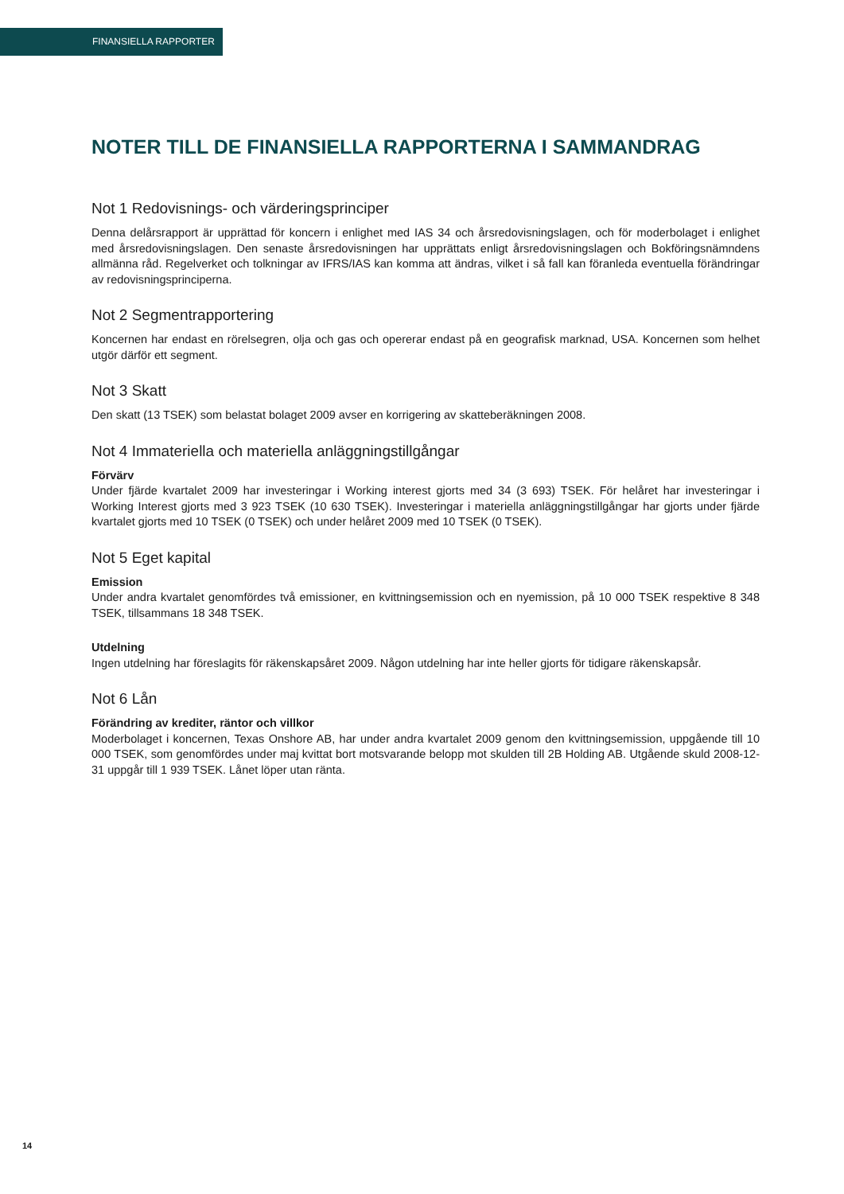FINANSIELLA RAPPORTER
NOTER TILL DE FINANSIELLA RAPPORTERNA I SAMMANDRAG
Not 1 Redovisnings- och värderingsprinciper
Denna delårsrapport är upprättad för koncern i enlighet med IAS 34 och årsredovisningslagen, och för moderbolaget i enlighet med årsredovisningslagen. Den senaste årsredovisningen har upprättats enligt årsredovisningslagen och Bokföringsnämndens allmänna råd. Regelverket och tolkningar av IFRS/IAS kan komma att ändras, vilket i så fall kan föranleda eventuella förändringar av redovisningsprinciperna.
Not 2 Segmentrapportering
Koncernen har endast en rörelsegren, olja och gas och opererar endast på en geografisk marknad, USA. Koncernen som helhet utgör därför ett segment.
Not 3 Skatt
Den skatt (13 TSEK) som belastat bolaget 2009 avser en korrigering av skatteberäkningen 2008.
Not 4 Immateriella och materiella anläggningstillgångar
Förvärv
Under fjärde kvartalet 2009 har investeringar i Working interest gjorts med 34 (3 693) TSEK. För helåret har investeringar i Working Interest gjorts med 3 923 TSEK (10 630 TSEK). Investeringar i materiella anläggningstillgångar har gjorts under fjärde kvartalet gjorts med 10 TSEK (0 TSEK) och under helåret 2009 med 10 TSEK (0 TSEK).
Not 5 Eget kapital
Emission
Under andra kvartalet genomfördes två emissioner, en kvittningsemission och en nyemission, på 10 000 TSEK respektive 8 348 TSEK, tillsammans 18 348 TSEK.
Utdelning
Ingen utdelning har föreslagits för räkenskapsåret 2009. Någon utdelning har inte heller gjorts för tidigare räkenskapsår.
Not 6 Lån
Förändring av krediter, räntor och villkor
Moderbolaget i koncernen, Texas Onshore AB, har under andra kvartalet 2009 genom den kvittningsemission, uppgående till 10 000 TSEK, som genomfördes under maj kvittat bort motsvarande belopp mot skulden till 2B Holding AB. Utgående skuld 2008-12-31 uppgår till 1 939 TSEK. Lånet löper utan ränta.
14